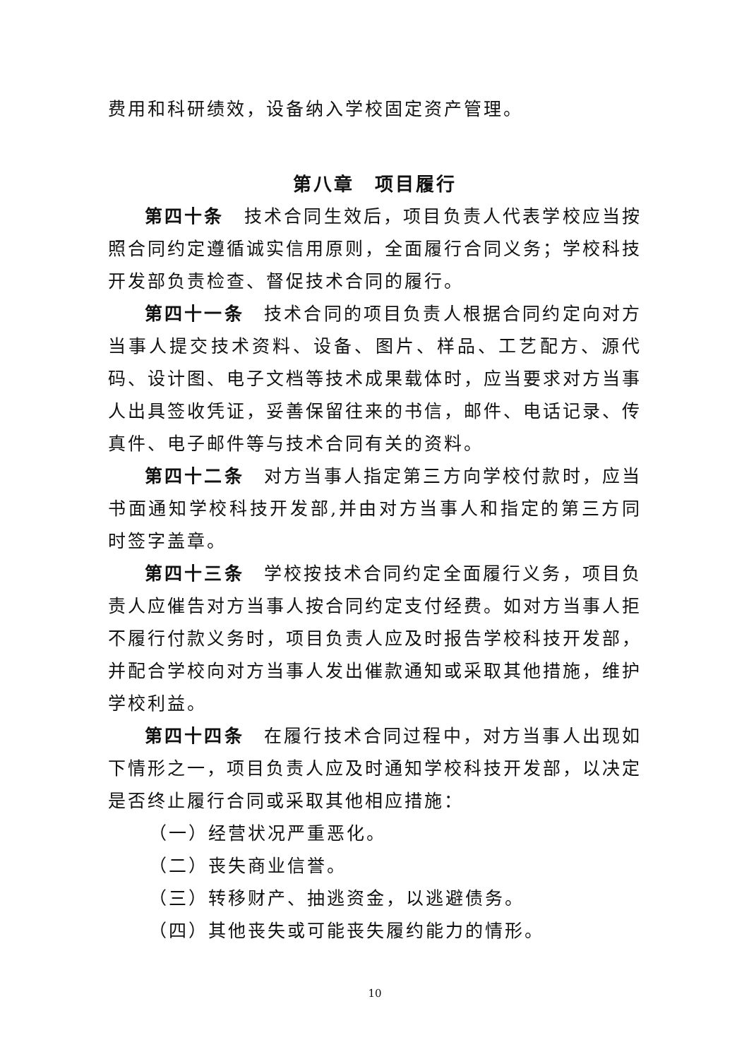费用和科研绩效，设备纳入学校固定资产管理。
第八章　项目履行
第四十条　技术合同生效后，项目负责人代表学校应当按照合同约定遵循诚实信用原则，全面履行合同义务；学校科技开发部负责检查、督促技术合同的履行。
第四十一条　技术合同的项目负责人根据合同约定向对方当事人提交技术资料、设备、图片、样品、工艺配方、源代码、设计图、电子文档等技术成果载体时，应当要求对方当事人出具签收凭证，妥善保留往来的书信，邮件、电话记录、传真件、电子邮件等与技术合同有关的资料。
第四十二条　对方当事人指定第三方向学校付款时，应当书面通知学校科技开发部,并由对方当事人和指定的第三方同时签字盖章。
第四十三条　学校按技术合同约定全面履行义务，项目负责人应催告对方当事人按合同约定支付经费。如对方当事人拒不履行付款义务时，项目负责人应及时报告学校科技开发部，并配合学校向对方当事人发出催款通知或采取其他措施，维护学校利益。
第四十四条　在履行技术合同过程中，对方当事人出现如下情形之一，项目负责人应及时通知学校科技开发部，以决定是否终止履行合同或采取其他相应措施：
（一）经营状况严重恶化。
（二）丧失商业信誉。
（三）转移财产、抽逃资金，以逃避债务。
（四）其他丧失或可能丧失履约能力的情形。
10